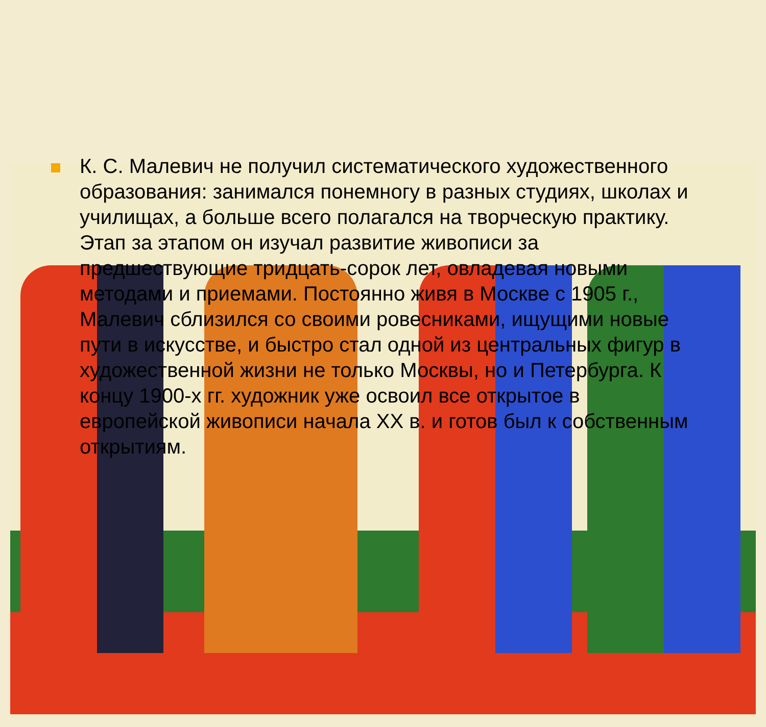К. С. Малевич не получил систематического художественного образования: занимался понемногу в разных студиях, школах и училищах, а больше всего полагался на творческую практику. Этап за этапом он изучал развитие живописи за предшествующие тридцать-сорок лет, овладевая новыми методами и приемами. Постоянно живя в Москве с 1905 г., Малевич сблизился со своими ровесниками, ищущими новые пути в искусстве, и быстро стал одной из центральных фигур в художественной жизни не только Москвы, но и Петербурга. К концу 1900-х гг. художник уже освоил все открытое в европейской живописи начала XX в. и готов был к собственным открытиям.